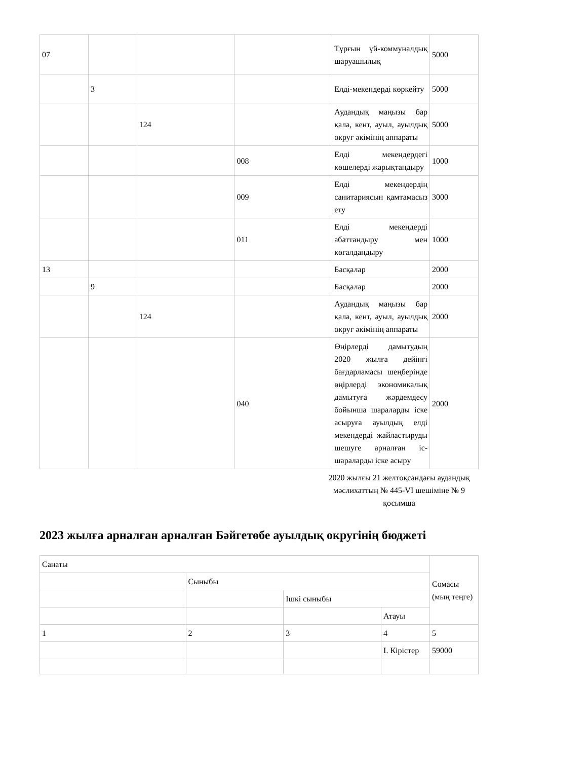| 07 | | | | Тұрғын үй-коммуналдық шаруашылық | 5000 |
| | 3 | | | Елді-мекендерді көркейту | 5000 |
| | | 124 | | Аудандық маңызы бар қала, кент, ауыл, ауылдық округ әкімінің аппараты | 5000 |
| | | | 008 | Елді мекендердегі көшелерді жарықтандыру | 1000 |
| | | | 009 | Елді мекендердің санитариясын қамтамасыз ету | 3000 |
| | | | 011 | Елді мекендерді абаттандыру мен көгалдандыру | 1000 |
| 13 | | | | Басқалар | 2000 |
| | 9 | | | Басқалар | 2000 |
| | | 124 | | Аудандық маңызы бар қала, кент, ауыл, ауылдық округ әкімінің аппараты | 2000 |
| | | | 040 | Өңірлерді дамытудың 2020 жылға дейінгі бағдарламасы шеңберінде өңірлерді экономикалық дамытуға жәрдемдесу бойынша шараларды іске асыруға ауылдық елді мекендерді жайластыруды шешуге арналған іс-шараларды іске асыру | 2000 |
2020 жылғы 21 желтоқсандағы аудандық мәслихаттың № 445-VI шешіміне № 9 қосымша
2023 жылға арналған арналған Бәйгетөбе ауылдық округінің бюджеті
| Санаты | | | | Сомасы (мың теңге) |
| | Сыныбы | | | |
| | | Ішкі сыныбы | | |
| | | | Атауы | |
| 1 | 2 | 3 | 4 | 5 |
| | | | I. Кірістер | 59000 |